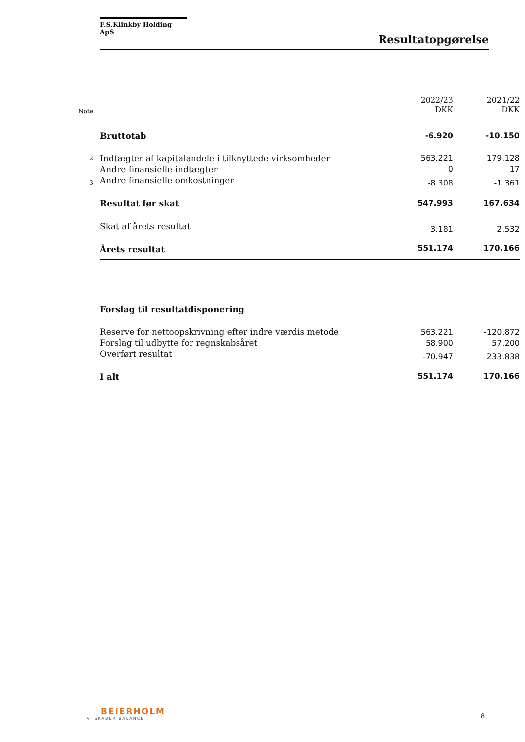F.S.Klinkby Holding ApS
Resultatopgørelse
| Note | | 2022/23 DKK | 2021/22 DKK |
| | Bruttotab | -6.920 | -10.150 |
| 2 | Indtægter af kapitalandele i tilknyttede virksomheder | 563.221 | 179.128 |
| | Andre finansielle indtægter | 0 | 17 |
| 3 | Andre finansielle omkostninger | -8.308 | -1.361 |
| | Resultat før skat | 547.993 | 167.634 |
| | Skat af årets resultat | 3.181 | 2.532 |
| | Årets resultat | 551.174 | 170.166 |
| | Forslag til resultatdisponering | | |
| | Reserve for nettoopskrivning efter indre værdis metode | 563.221 | -120.872 |
| | Forslag til udbytte for regnskabsåret | 58.900 | 57.200 |
| | Overført resultat | -70.947 | 233.838 |
| | I alt | 551.174 | 170.166 |
BEIERHOLM
VI SKABER BALANCE
8